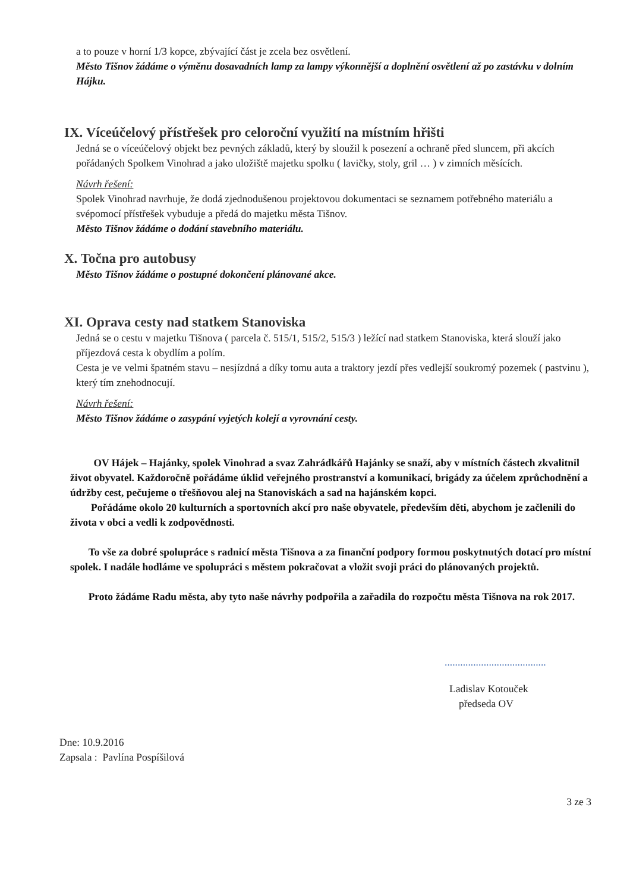a to pouze v horní 1/3 kopce, zbývající část je zcela bez osvětlení.
Město Tišnov žádáme o výměnu dosavadních lamp za lampy výkonnější a doplnění osvětlení až po zastávku v dolním Hájku.
IX. Víceúčelový přístřešek pro celoroční využití na místním hřišti
Jedná se o víceúčelový objekt bez pevných základů, který by sloužil k posezení a ochraně před sluncem, při akcích pořádaných Spolkem Vinohrad a jako uložiště majetku spolku ( lavičky, stoly, gril … ) v zimních měsících.
Návrh řešení:
Spolek Vinohrad navrhuje, že dodá zjednodušenou projektovou dokumentaci se seznamem potřebného materiálu a svépomocí přístřešek vybuduje a předá do majetku města Tišnov.
Město Tišnov žádáme o dodání stavebního materiálu.
X. Točna pro autobusy
Město Tišnov žádáme o postupné dokončení plánované akce.
XI. Oprava cesty nad statkem Stanoviska
Jedná se o cestu v majetku Tišnova ( parcela č. 515/1, 515/2, 515/3 ) ležící nad statkem Stanoviska, která slouží jako příjezdová cesta k obydlím a polím.
Cesta je ve velmi špatném stavu – nesjízdná a díky tomu auta a traktory jezdí přes vedlejší soukromý pozemek ( pastvinu ), který tím znehodnocují.
Návrh řešení:
Město Tišnov žádáme o zasypání vyjetých kolejí a vyrovnání cesty.
OV Hájek – Hajánky, spolek Vinohrad a svaz Zahrádkářů Hajánky se snaží, aby v místních částech zkvalitnil život obyvatel. Každoročně pořádáme úklid veřejného prostranství a komunikací, brigády za účelem zprůchodnění a údržby cest, pečujeme o třešňovou alej na Stanoviskách a sad na hajánském kopci.
Pořádáme okolo 20 kulturních a sportovních akcí pro naše obyvatele, především děti, abychom je začlenili do života v obci a vedli k zodpovědnosti.
To vše za dobré spolupráce s radnicí města Tišnova a za finanční podpory formou poskytnutých dotací pro místní spolek. I nadále hodláme ve spolupráci s městem pokračovat a vložit svoji práci do plánovaných projektů.
Proto žádáme Radu města, aby tyto naše návrhy podpořila a zařadila do rozpočtu města Tišnova na rok 2017.
.......................................
Ladislav Kotouček
předseda OV
Dne: 10.9.2016
Zapsala : Pavlína Pospíšilová
3 ze 3